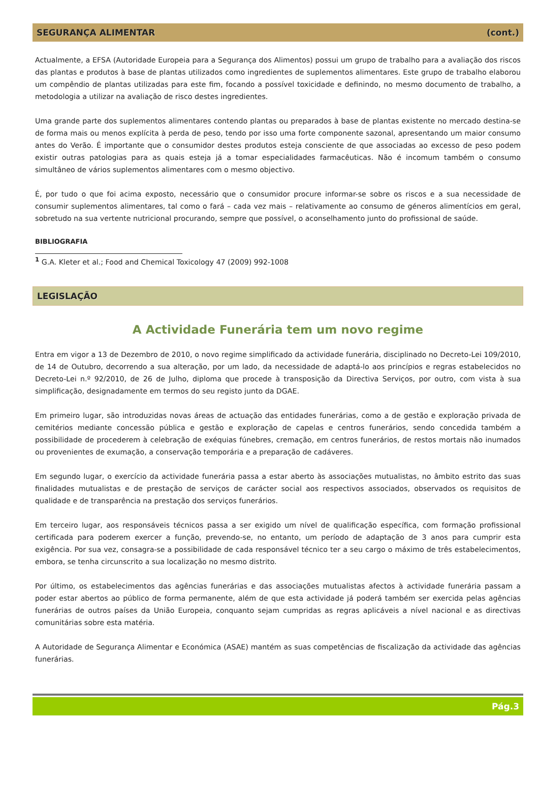SEGURANÇA ALIMENTAR (cont.)
Actualmente, a EFSA (Autoridade Europeia para a Segurança dos Alimentos) possui um grupo de trabalho para a avaliação dos riscos das plantas e produtos à base de plantas utilizados como ingredientes de suplementos alimentares. Este grupo de trabalho elaborou um compêndio de plantas utilizadas para este fim, focando a possível toxicidade e definindo, no mesmo documento de trabalho, a metodologia a utilizar na avaliação de risco destes ingredientes.
Uma grande parte dos suplementos alimentares contendo plantas ou preparados à base de plantas existente no mercado destina-se de forma mais ou menos explícita à perda de peso, tendo por isso uma forte componente sazonal, apresentando um maior consumo antes do Verão. É importante que o consumidor destes produtos esteja consciente de que associadas ao excesso de peso podem existir outras patologias para as quais esteja já a tomar especialidades farmacêuticas. Não é incomum também o consumo simultâneo de vários suplementos alimentares com o mesmo objectivo.
É, por tudo o que foi acima exposto, necessário que o consumidor procure informar-se sobre os riscos e a sua necessidade de consumir suplementos alimentares, tal como o fará – cada vez mais – relativamente ao consumo de géneros alimentícios em geral, sobretudo na sua vertente nutricional procurando, sempre que possível, o aconselhamento junto do profissional de saúde.
BIBLIOGRAFIA
<sup>1</sup> G.A. Kleter et al.; Food and Chemical Toxicology 47 (2009) 992-1008
LEGISLAÇÃO
A Actividade Funerária tem um novo regime
Entra em vigor a 13 de Dezembro de 2010, o novo regime simplificado da actividade funerária, disciplinado no Decreto-Lei 109/2010, de 14 de Outubro, decorrendo a sua alteração, por um lado, da necessidade de adaptá-lo aos princípios e regras estabelecidos no Decreto-Lei n.º 92/2010, de 26 de Julho, diploma que procede à transposição da Directiva Serviços, por outro, com vista à sua simplificação, designadamente em termos do seu registo junto da DGAE.
Em primeiro lugar, são introduzidas novas áreas de actuação das entidades funerárias, como a de gestão e exploração privada de cemitérios mediante concessão pública e gestão e exploração de capelas e centros funerários, sendo concedida também a possibilidade de procederem à celebração de exéquias fúnebres, cremação, em centros funerários, de restos mortais não inumados ou provenientes de exumação, a conservação temporária e a preparação de cadáveres.
Em segundo lugar, o exercício da actividade funerária passa a estar aberto às associações mutualistas, no âmbito estrito das suas finalidades mutualistas e de prestação de serviços de carácter social aos respectivos associados, observados os requisitos de qualidade e de transparência na prestação dos serviços funerários.
Em terceiro lugar, aos responsáveis técnicos passa a ser exigido um nível de qualificação específica, com formação profissional certificada para poderem exercer a função, prevendo-se, no entanto, um período de adaptação de 3 anos para cumprir esta exigência. Por sua vez, consagra-se a possibilidade de cada responsável técnico ter a seu cargo o máximo de três estabelecimentos, embora, se tenha circunscrito a sua localização no mesmo distrito.
Por último, os estabelecimentos das agências funerárias e das associações mutualistas afectos à actividade funerária passam a poder estar abertos ao público de forma permanente, além de que esta actividade já poderá também ser exercida pelas agências funerárias de outros países da União Europeia, conquanto sejam cumpridas as regras aplicáveis a nível nacional e as directivas comunitárias sobre esta matéria.
A Autoridade de Segurança Alimentar e Económica (ASAE) mantém as suas competências de fiscalização da actividade das agências funerárias.
Pág.3